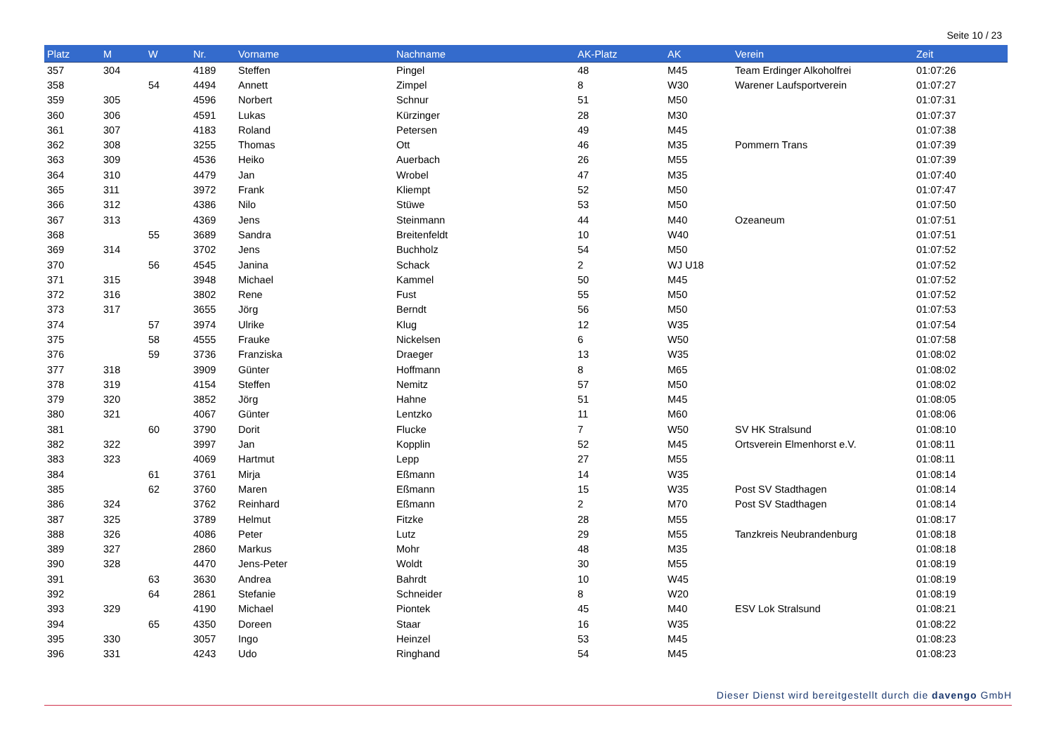Seite 10 / 23
| Platz | M | W | Nr. | Vorname | Nachname | AK-Platz | AK | Verein | Zeit |
| --- | --- | --- | --- | --- | --- | --- | --- | --- | --- |
| 357 | 304 | | 4189 | Steffen | Pingel | 48 | M45 | Team Erdinger Alkoholfrei | 01:07:26 |
| 358 | | 54 | 4494 | Annett | Zimpel | 8 | W30 | Warener Laufsportverein | 01:07:27 |
| 359 | 305 | | 4596 | Norbert | Schnur | 51 | M50 | | 01:07:31 |
| 360 | 306 | | 4591 | Lukas | Kürzinger | 28 | M30 | | 01:07:37 |
| 361 | 307 | | 4183 | Roland | Petersen | 49 | M45 | | 01:07:38 |
| 362 | 308 | | 3255 | Thomas | Ott | 46 | M35 | Pommern Trans | 01:07:39 |
| 363 | 309 | | 4536 | Heiko | Auerbach | 26 | M55 | | 01:07:39 |
| 364 | 310 | | 4479 | Jan | Wrobel | 47 | M35 | | 01:07:40 |
| 365 | 311 | | 3972 | Frank | Kliempt | 52 | M50 | | 01:07:47 |
| 366 | 312 | | 4386 | Nilo | Stüwe | 53 | M50 | | 01:07:50 |
| 367 | 313 | | 4369 | Jens | Steinmann | 44 | M40 | Ozeaneum | 01:07:51 |
| 368 | | 55 | 3689 | Sandra | Breitenfeldt | 10 | W40 | | 01:07:51 |
| 369 | 314 | | 3702 | Jens | Buchholz | 54 | M50 | | 01:07:52 |
| 370 | | 56 | 4545 | Janina | Schack | 2 | WJ U18 | | 01:07:52 |
| 371 | 315 | | 3948 | Michael | Kammel | 50 | M45 | | 01:07:52 |
| 372 | 316 | | 3802 | Rene | Fust | 55 | M50 | | 01:07:52 |
| 373 | 317 | | 3655 | Jörg | Berndt | 56 | M50 | | 01:07:53 |
| 374 | | 57 | 3974 | Ulrike | Klug | 12 | W35 | | 01:07:54 |
| 375 | | 58 | 4555 | Frauke | Nickelsen | 6 | W50 | | 01:07:58 |
| 376 | | 59 | 3736 | Franziska | Draeger | 13 | W35 | | 01:08:02 |
| 377 | 318 | | 3909 | Günter | Hoffmann | 8 | M65 | | 01:08:02 |
| 378 | 319 | | 4154 | Steffen | Nemitz | 57 | M50 | | 01:08:02 |
| 379 | 320 | | 3852 | Jörg | Hahne | 51 | M45 | | 01:08:05 |
| 380 | 321 | | 4067 | Günter | Lentzko | 11 | M60 | | 01:08:06 |
| 381 | | 60 | 3790 | Dorit | Flucke | 7 | W50 | SV HK Stralsund | 01:08:10 |
| 382 | 322 | | 3997 | Jan | Kopplin | 52 | M45 | Ortsverein Elmenhorst e.V. | 01:08:11 |
| 383 | 323 | | 4069 | Hartmut | Lepp | 27 | M55 | | 01:08:11 |
| 384 | | 61 | 3761 | Mirja | Eßmann | 14 | W35 | | 01:08:14 |
| 385 | | 62 | 3760 | Maren | Eßmann | 15 | W35 | Post SV Stadthagen | 01:08:14 |
| 386 | 324 | | 3762 | Reinhard | Eßmann | 2 | M70 | Post SV Stadthagen | 01:08:14 |
| 387 | 325 | | 3789 | Helmut | Fitzke | 28 | M55 | | 01:08:17 |
| 388 | 326 | | 4086 | Peter | Lutz | 29 | M55 | Tanzkreis Neubrandenburg | 01:08:18 |
| 389 | 327 | | 2860 | Markus | Mohr | 48 | M35 | | 01:08:18 |
| 390 | 328 | | 4470 | Jens-Peter | Woldt | 30 | M55 | | 01:08:19 |
| 391 | | 63 | 3630 | Andrea | Bahrdt | 10 | W45 | | 01:08:19 |
| 392 | | 64 | 2861 | Stefanie | Schneider | 8 | W20 | | 01:08:19 |
| 393 | 329 | | 4190 | Michael | Piontek | 45 | M40 | ESV Lok Stralsund | 01:08:21 |
| 394 | | 65 | 4350 | Doreen | Staar | 16 | W35 | | 01:08:22 |
| 395 | 330 | | 3057 | Ingo | Heinzel | 53 | M45 | | 01:08:23 |
| 396 | 331 | | 4243 | Udo | Ringhand | 54 | M45 | | 01:08:23 |
Dieser Dienst wird bereitgestellt durch die davengo GmbH